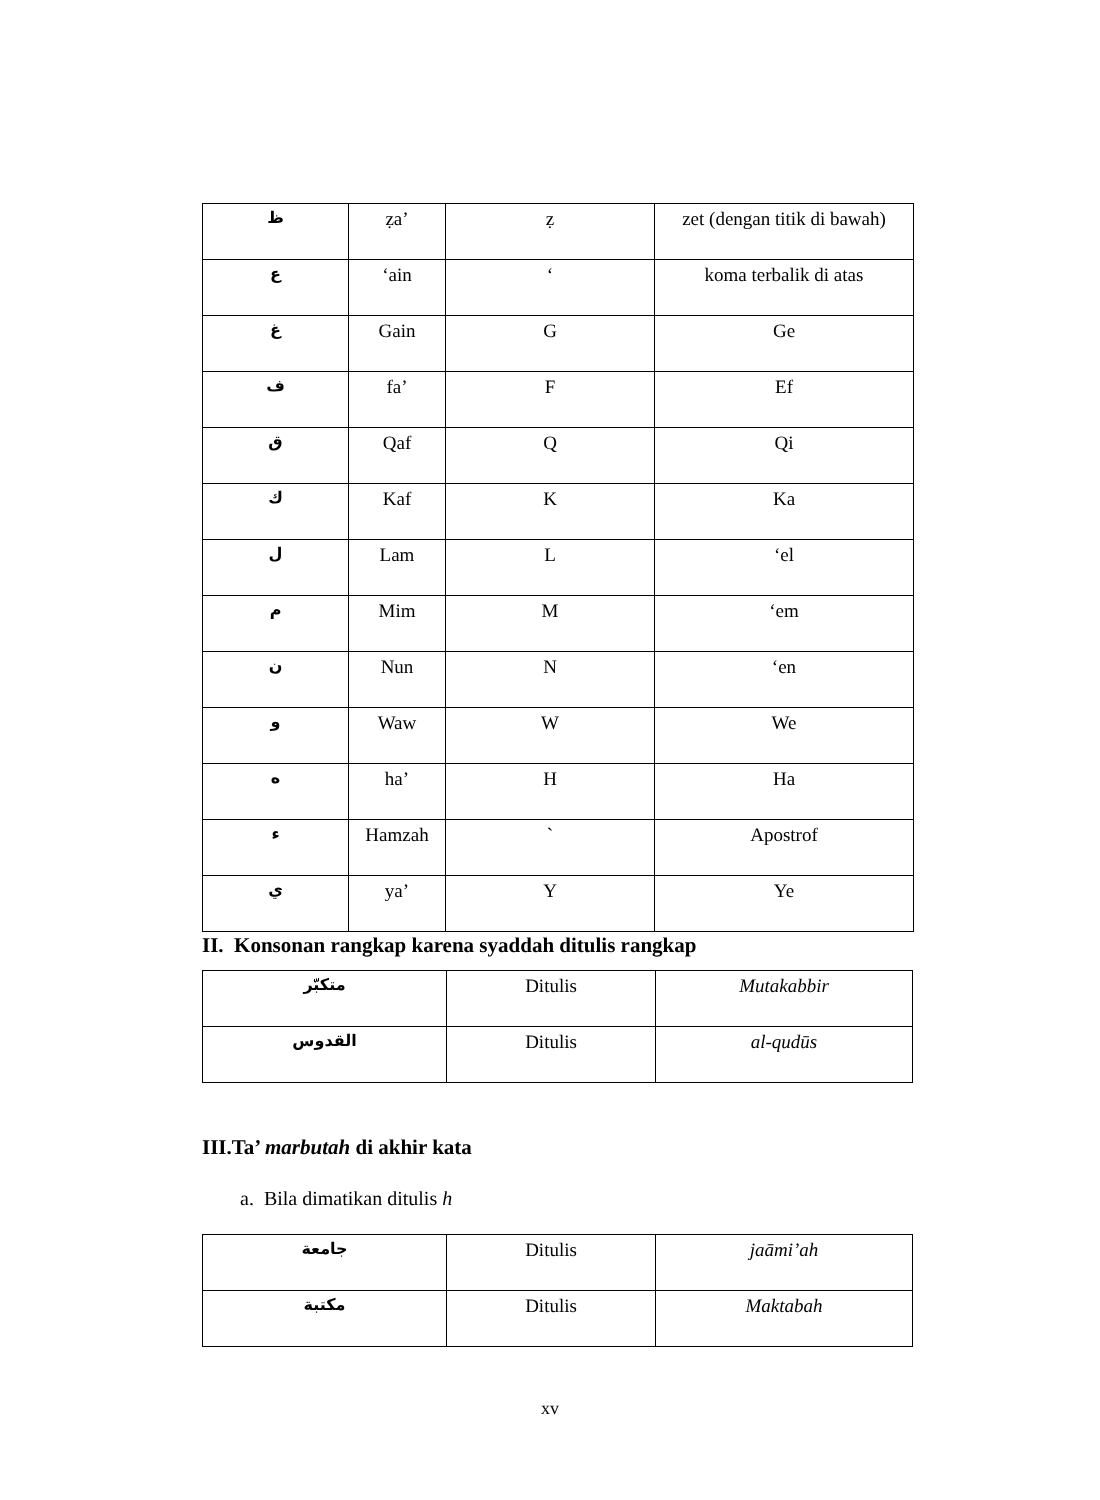| ظ | ẓa’ | ẓ | zet (dengan titik di bawah) |
| ع | ‘ain | ‘ | koma terbalik di atas |
| غ | Gain | G | Ge |
| ف | fa’ | F | Ef |
| ق | Qaf | Q | Qi |
| ك | Kaf | K | Ka |
| ل | Lam | L | ‘el |
| م | Mim | M | ‘em |
| ن | Nun | N | ‘en |
| و | Waw | W | We |
| ه | ha’ | H | Ha |
| ء | Hamzah | ` | Apostrof |
| ي | ya’ | Y | Ye |
II. Konsonan rangkap karena syaddah ditulis rangkap
| متكبّر | Ditulis | Mutakabbir |
| القدوس | Ditulis | al-qudūs |
III.Ta’ marbutah di akhir kata
a. Bila dimatikan ditulis h
| جامعة | Ditulis | jaāmi’ah |
| مكتبة | Ditulis | Maktabah |
xv